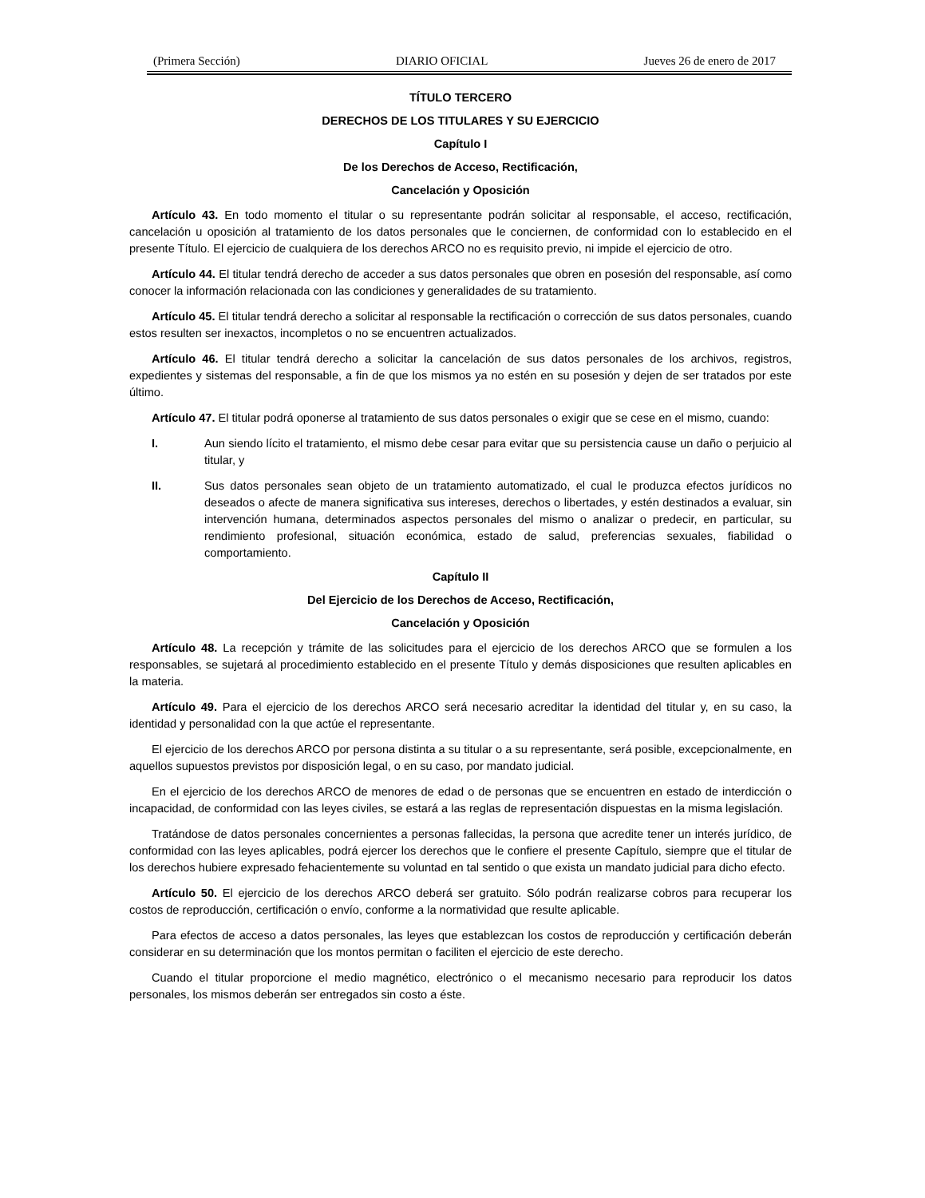(Primera Sección) DIARIO OFICIAL Jueves 26 de enero de 2017
TÍTULO TERCERO
DERECHOS DE LOS TITULARES Y SU EJERCICIO
Capítulo I
De los Derechos de Acceso, Rectificación,
Cancelación y Oposición
Artículo 43. En todo momento el titular o su representante podrán solicitar al responsable, el acceso, rectificación, cancelación u oposición al tratamiento de los datos personales que le conciernen, de conformidad con lo establecido en el presente Título. El ejercicio de cualquiera de los derechos ARCO no es requisito previo, ni impide el ejercicio de otro.
Artículo 44. El titular tendrá derecho de acceder a sus datos personales que obren en posesión del responsable, así como conocer la información relacionada con las condiciones y generalidades de su tratamiento.
Artículo 45. El titular tendrá derecho a solicitar al responsable la rectificación o corrección de sus datos personales, cuando estos resulten ser inexactos, incompletos o no se encuentren actualizados.
Artículo 46. El titular tendrá derecho a solicitar la cancelación de sus datos personales de los archivos, registros, expedientes y sistemas del responsable, a fin de que los mismos ya no estén en su posesión y dejen de ser tratados por este último.
Artículo 47. El titular podrá oponerse al tratamiento de sus datos personales o exigir que se cese en el mismo, cuando:
I. Aun siendo lícito el tratamiento, el mismo debe cesar para evitar que su persistencia cause un daño o perjuicio al titular, y
II. Sus datos personales sean objeto de un tratamiento automatizado, el cual le produzca efectos jurídicos no deseados o afecte de manera significativa sus intereses, derechos o libertades, y estén destinados a evaluar, sin intervención humana, determinados aspectos personales del mismo o analizar o predecir, en particular, su rendimiento profesional, situación económica, estado de salud, preferencias sexuales, fiabilidad o comportamiento.
Capítulo II
Del Ejercicio de los Derechos de Acceso, Rectificación,
Cancelación y Oposición
Artículo 48. La recepción y trámite de las solicitudes para el ejercicio de los derechos ARCO que se formulen a los responsables, se sujetará al procedimiento establecido en el presente Título y demás disposiciones que resulten aplicables en la materia.
Artículo 49. Para el ejercicio de los derechos ARCO será necesario acreditar la identidad del titular y, en su caso, la identidad y personalidad con la que actúe el representante.
El ejercicio de los derechos ARCO por persona distinta a su titular o a su representante, será posible, excepcionalmente, en aquellos supuestos previstos por disposición legal, o en su caso, por mandato judicial.
En el ejercicio de los derechos ARCO de menores de edad o de personas que se encuentren en estado de interdicción o incapacidad, de conformidad con las leyes civiles, se estará a las reglas de representación dispuestas en la misma legislación.
Tratándose de datos personales concernientes a personas fallecidas, la persona que acredite tener un interés jurídico, de conformidad con las leyes aplicables, podrá ejercer los derechos que le confiere el presente Capítulo, siempre que el titular de los derechos hubiere expresado fehacientemente su voluntad en tal sentido o que exista un mandato judicial para dicho efecto.
Artículo 50. El ejercicio de los derechos ARCO deberá ser gratuito. Sólo podrán realizarse cobros para recuperar los costos de reproducción, certificación o envío, conforme a la normatividad que resulte aplicable.
Para efectos de acceso a datos personales, las leyes que establezcan los costos de reproducción y certificación deberán considerar en su determinación que los montos permitan o faciliten el ejercicio de este derecho.
Cuando el titular proporcione el medio magnético, electrónico o el mecanismo necesario para reproducir los datos personales, los mismos deberán ser entregados sin costo a éste.